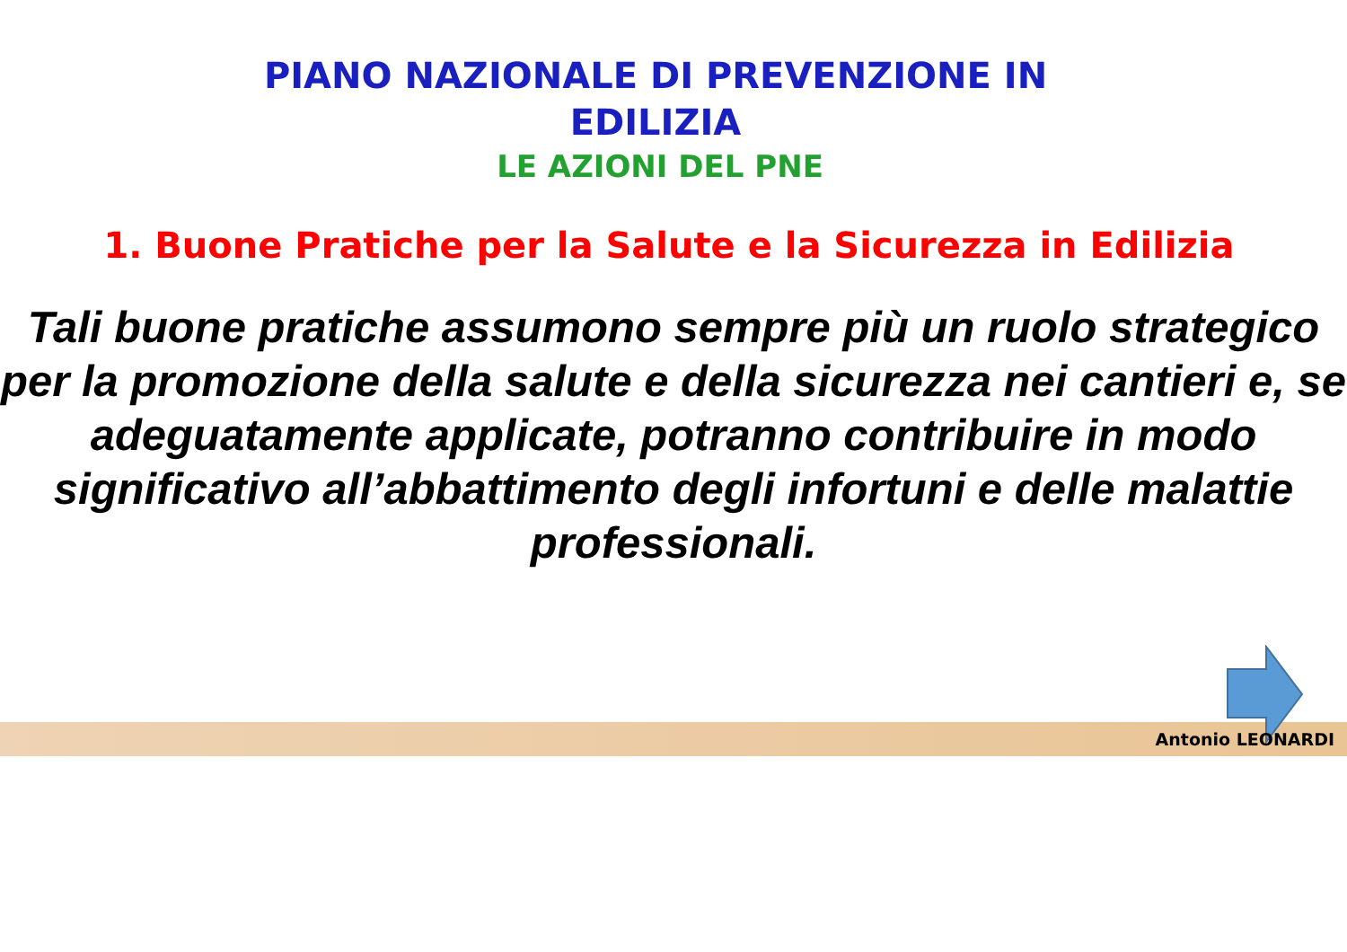PIANO NAZIONALE DI PREVENZIONE IN
EDILIZIA
LE AZIONI DEL PNE
1. Buone Pratiche per la Salute e la Sicurezza in Edilizia
Tali buone pratiche assumono sempre più un ruolo strategico per la promozione della salute e della sicurezza nei cantieri e, se adeguatamente applicate, potranno contribuire in modo significativo all’abbattimento degli infortuni e delle malattie professionali.
Antonio LEONARDI